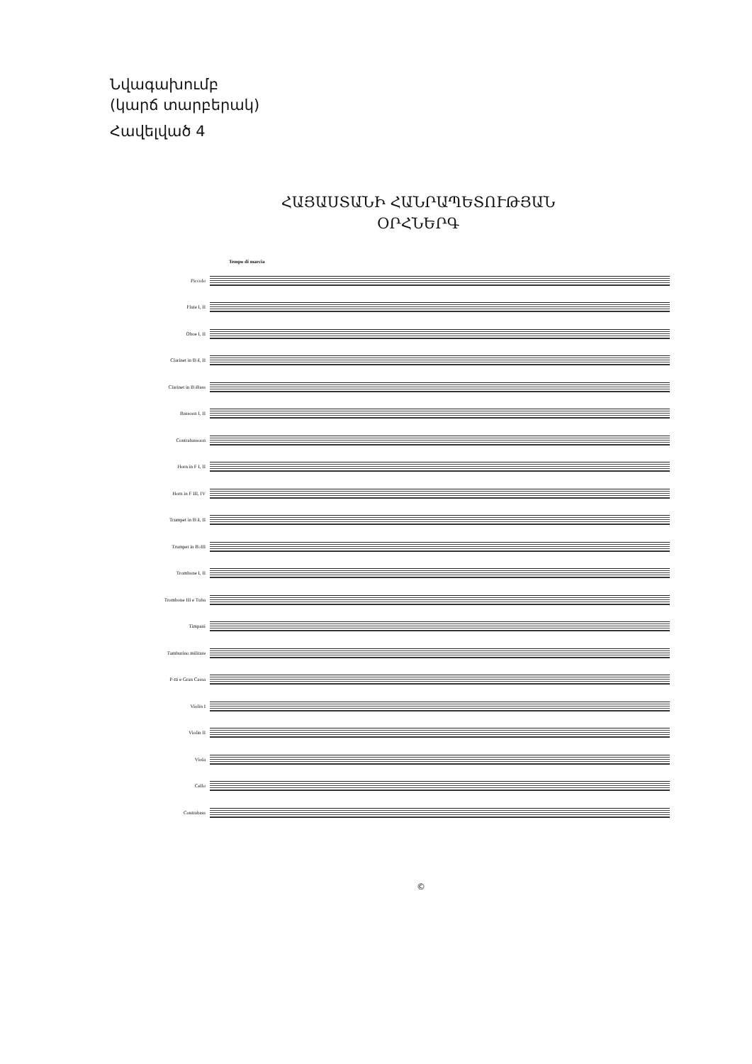Նվագախումբ
(կարճ տարբերակ)
Հավելված 4
ՀԱՅԱՍՏԱՆԻ ՀԱՆՐԱՊԵՏՈՒԹՅԱՆ
ՕՐՀՆԵՐԳ
Tempo di marcia
Piccolo
Flute I, II
Oboe I, II
Clarinet in B♭I, II
Clarinet in B♭Bass
Bassoon I, II
Contrabassoon
Horn in F I, II
Horn in F III, IV
Trumpet in B♭I, II
Trumpet in B♭III
Trombone I, II
Trombone III e Tuba
Timpani
Tamburino militare
P-tti e Gran Cassa
Violin I
Violin II
Viola
Cello
Contrabass
©